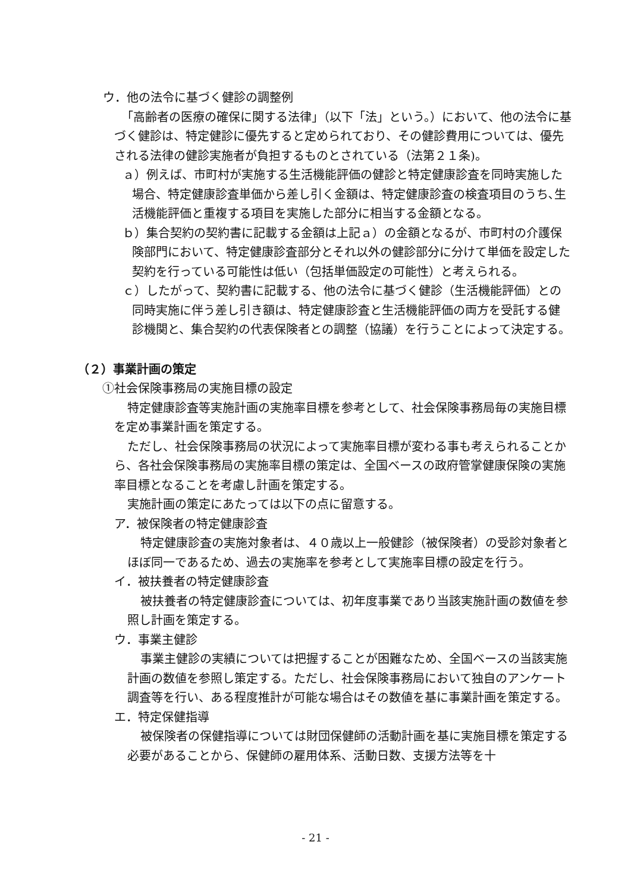ウ．他の法令に基づく健診の調整例
「高齢者の医療の確保に関する法律」（以下「法」という。）において、他の法令に基づく健診は、特定健診に優先すると定められており、その健診費用については、優先される法律の健診実施者が負担するものとされている（法第２１条)。
ａ）例えば、市町村が実施する生活機能評価の健診と特定健康診査を同時実施した場合、特定健康診査単価から差し引く金額は、特定健康診査の検査項目のうち､生活機能評価と重複する項目を実施した部分に相当する金額となる。
ｂ）集合契約の契約書に記載する金額は上記ａ）の金額となるが、市町村の介護保険部門において、特定健康診査部分とそれ以外の健診部分に分けて単価を設定した契約を行っている可能性は低い（包括単価設定の可能性）と考えられる。
ｃ）したがって、契約書に記載する、他の法令に基づく健診（生活機能評価）との同時実施に伴う差し引き額は、特定健康診査と生活機能評価の両方を受託する健診機関と、集合契約の代表保険者との調整（協議）を行うことによって決定する。
（２）事業計画の策定
①社会保険事務局の実施目標の設定
特定健康診査等実施計画の実施率目標を参考として、社会保険事務局毎の実施目標を定め事業計画を策定する。
ただし、社会保険事務局の状況によって実施率目標が変わる事も考えられることから、各社会保険事務局の実施率目標の策定は、全国ベースの政府管掌健康保険の実施率目標となることを考慮し計画を策定する。
実施計画の策定にあたっては以下の点に留意する。
ア．被保険者の特定健康診査
特定健康診査の実施対象者は、４０歳以上一般健診（被保険者）の受診対象者とほぼ同一であるため、過去の実施率を参考として実施率目標の設定を行う。
イ．被扶養者の特定健康診査
被扶養者の特定健康診査については、初年度事業であり当該実施計画の数値を参照し計画を策定する。
ウ．事業主健診
事業主健診の実績については把握することが困難なため、全国ベースの当該実施計画の数値を参照し策定する。ただし、社会保険事務局において独自のアンケート調査等を行い、ある程度推計が可能な場合はその数値を基に事業計画を策定する。
エ．特定保健指導
被保険者の保健指導については財団保健師の活動計画を基に実施目標を策定する必要があることから、保健師の雇用体系、活動日数、支援方法等を十
- 21 -